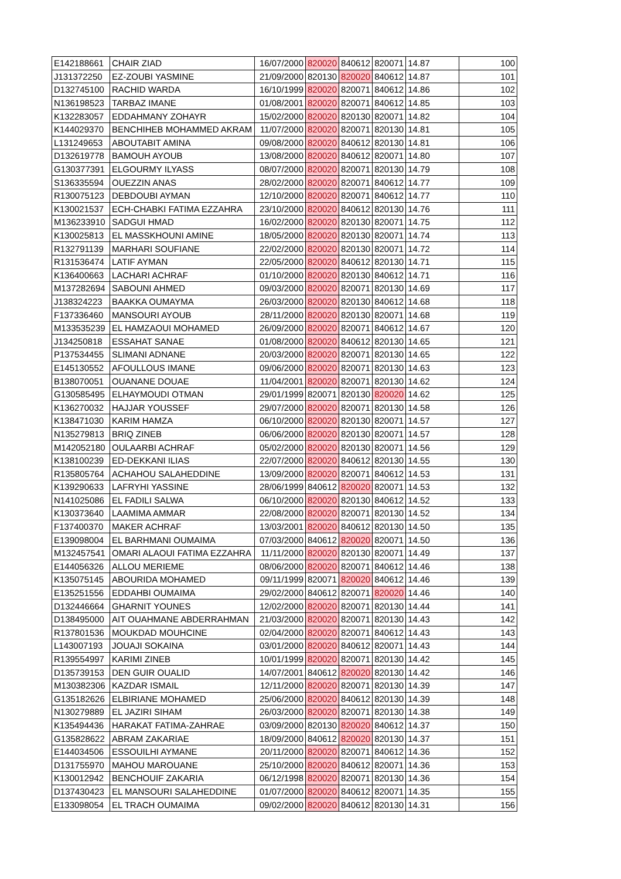| E142188661 | CHAIR ZIAD | 16/07/2000 | 820020 | 840612 | 820071 | 14.87 | 100 |
| J131372250 | EZ-ZOUBI YASMINE | 21/09/2000 | 820130 | 820020 | 840612 | 14.87 | 101 |
| D132745100 | RACHID WARDA | 16/10/1999 | 820020 | 820071 | 840612 | 14.86 | 102 |
| N136198523 | TARBAZ IMANE | 01/08/2001 | 820020 | 820071 | 840612 | 14.85 | 103 |
| K132283057 | EDDAHMANY ZOHAYR | 15/02/2000 | 820020 | 820130 | 820071 | 14.82 | 104 |
| K144029370 | BENCHIHEB MOHAMMED AKRAM | 11/07/2000 | 820020 | 820071 | 820130 | 14.81 | 105 |
| L131249653 | ABOUTABIT AMINA | 09/08/2000 | 820020 | 840612 | 820130 | 14.81 | 106 |
| D132619778 | BAMOUH AYOUB | 13/08/2000 | 820020 | 840612 | 820071 | 14.80 | 107 |
| G130377391 | ELGOURMY ILYASS | 08/07/2000 | 820020 | 820071 | 820130 | 14.79 | 108 |
| S136335594 | OUEZZIN ANAS | 28/02/2000 | 820020 | 820071 | 840612 | 14.77 | 109 |
| R130075123 | DEBDOUBI AYMAN | 12/10/2000 | 820020 | 820071 | 840612 | 14.77 | 110 |
| K130021537 | ECH-CHABKI FATIMA EZZAHRA | 23/10/2000 | 820020 | 840612 | 820130 | 14.76 | 111 |
| M136233910 | SADGUI HMAD | 16/02/2000 | 820020 | 820130 | 820071 | 14.75 | 112 |
| K130025813 | EL MASSKHOUNI AMINE | 18/05/2000 | 820020 | 820130 | 820071 | 14.74 | 113 |
| R132791139 | MARHARI SOUFIANE | 22/02/2000 | 820020 | 820130 | 820071 | 14.72 | 114 |
| R131536474 | LATIF AYMAN | 22/05/2000 | 820020 | 840612 | 820130 | 14.71 | 115 |
| K136400663 | LACHARI ACHRAF | 01/10/2000 | 820020 | 820130 | 840612 | 14.71 | 116 |
| M137282694 | SABOUNI AHMED | 09/03/2000 | 820020 | 820071 | 820130 | 14.69 | 117 |
| J138324223 | BAAKKA OUMAYMA | 26/03/2000 | 820020 | 820130 | 840612 | 14.68 | 118 |
| F137336460 | MANSOURI AYOUB | 28/11/2000 | 820020 | 820130 | 820071 | 14.68 | 119 |
| M133535239 | EL HAMZAOUI MOHAMED | 26/09/2000 | 820020 | 820071 | 840612 | 14.67 | 120 |
| J134250818 | ESSAHAT SANAE | 01/08/2000 | 820020 | 840612 | 820130 | 14.65 | 121 |
| P137534455 | SLIMANI ADNANE | 20/03/2000 | 820020 | 820071 | 820130 | 14.65 | 122 |
| E145130552 | AFOULLOUS IMANE | 09/06/2000 | 820020 | 820071 | 820130 | 14.63 | 123 |
| B138070051 | OUANANE DOUAE | 11/04/2001 | 820020 | 820071 | 820130 | 14.62 | 124 |
| G130585495 | ELHAYMOUDI OTMAN | 29/01/1999 | 820071 | 820130 | 820020 | 14.62 | 125 |
| K136270032 | HAJJAR YOUSSEF | 29/07/2000 | 820020 | 820071 | 820130 | 14.58 | 126 |
| K138471030 | KARIM HAMZA | 06/10/2000 | 820020 | 820130 | 820071 | 14.57 | 127 |
| N135279813 | BRIQ ZINEB | 06/06/2000 | 820020 | 820130 | 820071 | 14.57 | 128 |
| M142052180 | OULAARBI ACHRAF | 05/02/2000 | 820020 | 820130 | 820071 | 14.56 | 129 |
| K138100239 | ED-DEKKANI ILIAS | 22/07/2000 | 820020 | 840612 | 820130 | 14.55 | 130 |
| R135805764 | ACHAHOU SALAHEDDINE | 13/09/2000 | 820020 | 820071 | 840612 | 14.53 | 131 |
| K139290633 | LAFRYHI YASSINE | 28/06/1999 | 840612 | 820020 | 820071 | 14.53 | 132 |
| N141025086 | EL FADILI SALWA | 06/10/2000 | 820020 | 820130 | 840612 | 14.52 | 133 |
| K130373640 | LAAMIMA AMMAR | 22/08/2000 | 820020 | 820071 | 820130 | 14.52 | 134 |
| F137400370 | MAKER ACHRAF | 13/03/2001 | 820020 | 840612 | 820130 | 14.50 | 135 |
| E139098004 | EL BARHMANI OUMAIMA | 07/03/2000 | 840612 | 820020 | 820071 | 14.50 | 136 |
| M132457541 | OMARI ALAOUI FATIMA EZZAHRA | 11/11/2000 | 820020 | 820130 | 820071 | 14.49 | 137 |
| E144056326 | ALLOU MERIEME | 08/06/2000 | 820020 | 820071 | 840612 | 14.46 | 138 |
| K135075145 | ABOURIDA MOHAMED | 09/11/1999 | 820071 | 820020 | 840612 | 14.46 | 139 |
| E135251556 | EDDAHBI OUMAIMA | 29/02/2000 | 840612 | 820071 | 820020 | 14.46 | 140 |
| D132446664 | GHARNIT YOUNES | 12/02/2000 | 820020 | 820071 | 820130 | 14.44 | 141 |
| D138495000 | AIT OUAHMANE ABDERRAHMAN | 21/03/2000 | 820020 | 820071 | 820130 | 14.43 | 142 |
| R137801536 | MOUKDAD MOUHCINE | 02/04/2000 | 820020 | 820071 | 840612 | 14.43 | 143 |
| L143007193 | JOUAJI SOKAINA | 03/01/2000 | 820020 | 840612 | 820071 | 14.43 | 144 |
| R139554997 | KARIMI ZINEB | 10/01/1999 | 820020 | 820071 | 820130 | 14.42 | 145 |
| D135739153 | DEN GUIR OUALID | 14/07/2001 | 840612 | 820020 | 820130 | 14.42 | 146 |
| M130382306 | KAZDAR ISMAIL | 12/11/2000 | 820020 | 820071 | 820130 | 14.39 | 147 |
| G135182626 | ELBIRIANE MOHAMED | 25/06/2000 | 820020 | 840612 | 820130 | 14.39 | 148 |
| N130279889 | EL JAZIRI SIHAM | 26/03/2000 | 820020 | 820071 | 820130 | 14.38 | 149 |
| K135494436 | HARAKAT FATIMA-ZAHRAE | 03/09/2000 | 820130 | 820020 | 840612 | 14.37 | 150 |
| G135828622 | ABRAM ZAKARIAE | 18/09/2000 | 840612 | 820020 | 820130 | 14.37 | 151 |
| E144034506 | ESSOUILHI AYMANE | 20/11/2000 | 820020 | 820071 | 840612 | 14.36 | 152 |
| D131755970 | MAHOU MAROUANE | 25/10/2000 | 820020 | 840612 | 820071 | 14.36 | 153 |
| K130012942 | BENCHOUIF ZAKARIA | 06/12/1998 | 820020 | 820071 | 820130 | 14.36 | 154 |
| D137430423 | EL MANSOURI SALAHEDDINE | 01/07/2000 | 820020 | 840612 | 820071 | 14.35 | 155 |
| E133098054 | EL TRACH OUMAIMA | 09/02/2000 | 820020 | 840612 | 820130 | 14.31 | 156 |